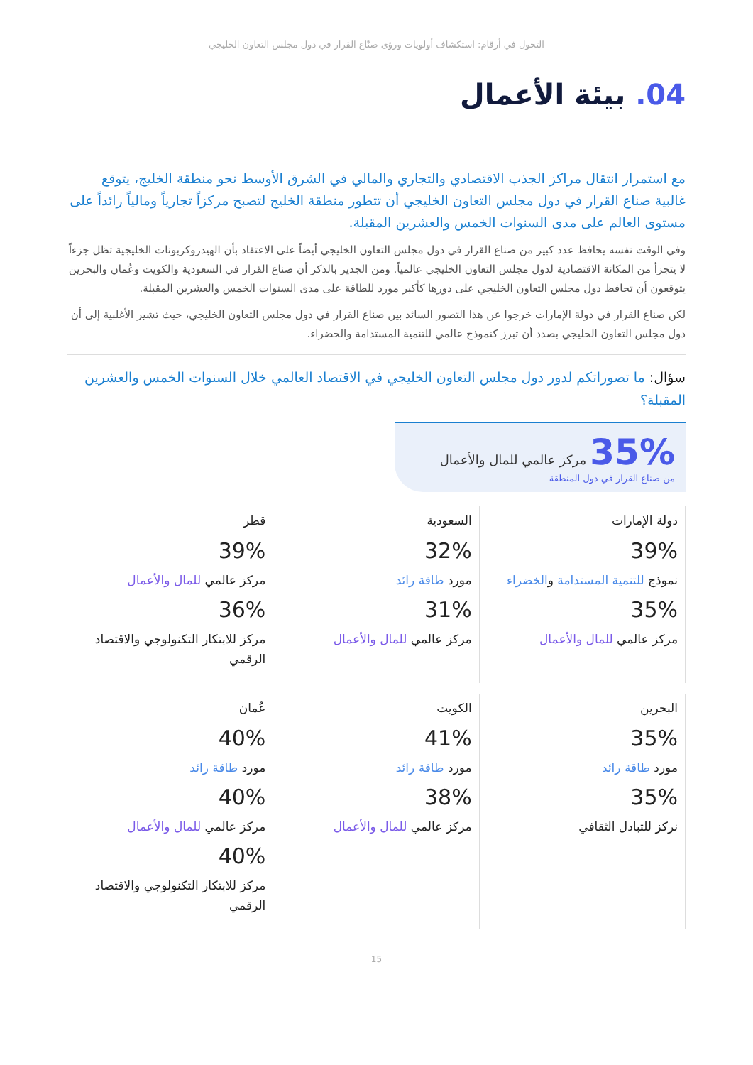التحول في أرقام: استكشاف أولويات ورؤى صنّاع القرار في دول مجلس التعاون الخليجي
04. بيئة الأعمال
مع استمرار انتقال مراكز الجذب الاقتصادي والتجاري والمالي في الشرق الأوسط نحو منطقة الخليج، يتوقع غالبية صناع القرار في دول مجلس التعاون الخليجي أن تتطور منطقة الخليج لتصبح مركزاً تجارياً ومالياً رائداً على مستوى العالم على مدى السنوات الخمس والعشرين المقبلة.
وفي الوقت نفسه يحافظ عدد كبير من صناع القرار في دول مجلس التعاون الخليجي أيضاً على الاعتقاد بأن الهيدروكربونات الخليجية تظل جزءاً لا يتجزأ من المكانة الاقتصادية لدول مجلس التعاون الخليجي عالمياً. ومن الجدير بالذكر أن صناع القرار في السعودية والكويت وعُمان والبحرين يتوقعون أن تحافظ دول مجلس التعاون الخليجي على دورها كأكبر مورد للطاقة على مدى السنوات الخمس والعشرين المقبلة.
لكن صناع القرار في دولة الإمارات خرجوا عن هذا التصور السائد بين صناع القرار في دول مجلس التعاون الخليجي، حيث تشير الأغلبية إلى أن دول مجلس التعاون الخليجي بصدد أن تبرز كنموذج عالمي للتنمية المستدامة والخضراء.
سؤال: ما تصوراتكم لدور دول مجلس التعاون الخليجي في الاقتصاد العالمي خلال السنوات الخمس والعشرين المقبلة؟
35% مركز عالمي للمال والأعمال
من صناع القرار في دول المنطقة
دولة الإمارات
39%
نموذج للتنمية المستدامة والخضراء
35%
مركز عالمي للمال والأعمال
السعودية
32%
مورد طاقة رائد
31%
مركز عالمي للمال والأعمال
قطر
39%
مركز عالمي للمال والأعمال
36%
مركز للابتكار التكنولوجي والاقتصاد الرقمي
البحرين
35%
مورد طاقة رائد
35%
نركز للتبادل الثقافي
الكويت
41%
مورد طاقة رائد
38%
مركز عالمي للمال والأعمال
عُمان
40%
مورد طاقة رائد
40%
مركز عالمي للمال والأعمال
40%
مركز للابتكار التكنولوجي والاقتصاد الرقمي
15